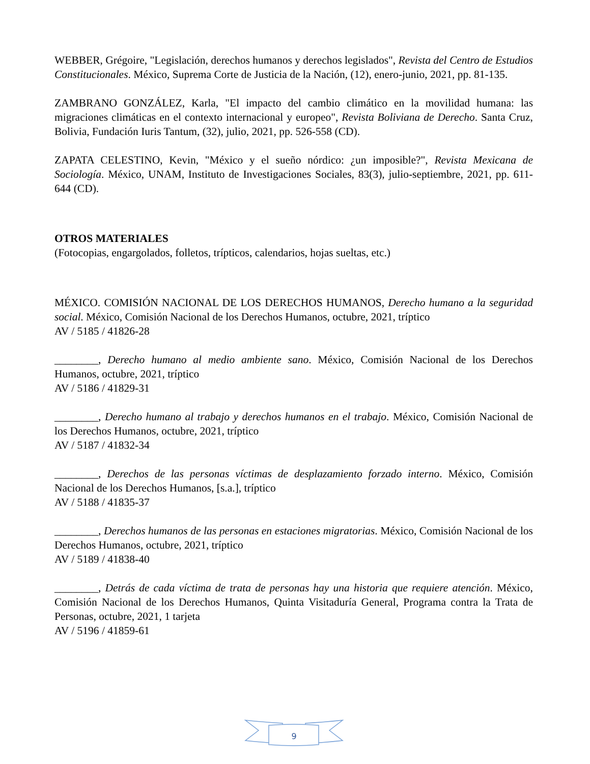WEBBER, Grégoire, "Legislación, derechos humanos y derechos legislados", Revista del Centro de Estudios Constitucionales. México, Suprema Corte de Justicia de la Nación, (12), enero-junio, 2021, pp. 81-135.
ZAMBRANO GONZÁLEZ, Karla, "El impacto del cambio climático en la movilidad humana: las migraciones climáticas en el contexto internacional y europeo", Revista Boliviana de Derecho. Santa Cruz, Bolivia, Fundación Iuris Tantum, (32), julio, 2021, pp. 526-558 (CD).
ZAPATA CELESTINO, Kevin, "México y el sueño nórdico: ¿un imposible?", Revista Mexicana de Sociología. México, UNAM, Instituto de Investigaciones Sociales, 83(3), julio-septiembre, 2021, pp. 611-644 (CD).
OTROS MATERIALES
(Fotocopias, engargolados, folletos, trípticos, calendarios, hojas sueltas, etc.)
MÉXICO. COMISIÓN NACIONAL DE LOS DERECHOS HUMANOS, Derecho humano a la seguridad social. México, Comisión Nacional de los Derechos Humanos, octubre, 2021, tríptico
AV / 5185 / 41826-28
________, Derecho humano al medio ambiente sano. México, Comisión Nacional de los Derechos Humanos, octubre, 2021, tríptico
AV / 5186 / 41829-31
________, Derecho humano al trabajo y derechos humanos en el trabajo. México, Comisión Nacional de los Derechos Humanos, octubre, 2021, tríptico
AV / 5187 / 41832-34
________, Derechos de las personas víctimas de desplazamiento forzado interno. México, Comisión Nacional de los Derechos Humanos, [s.a.], tríptico
AV / 5188 / 41835-37
________, Derechos humanos de las personas en estaciones migratorias. México, Comisión Nacional de los Derechos Humanos, octubre, 2021, tríptico
AV / 5189 / 41838-40
________, Detrás de cada víctima de trata de personas hay una historia que requiere atención. México, Comisión Nacional de los Derechos Humanos, Quinta Visitaduría General, Programa contra la Trata de Personas, octubre, 2021, 1 tarjeta
AV / 5196 / 41859-61
9